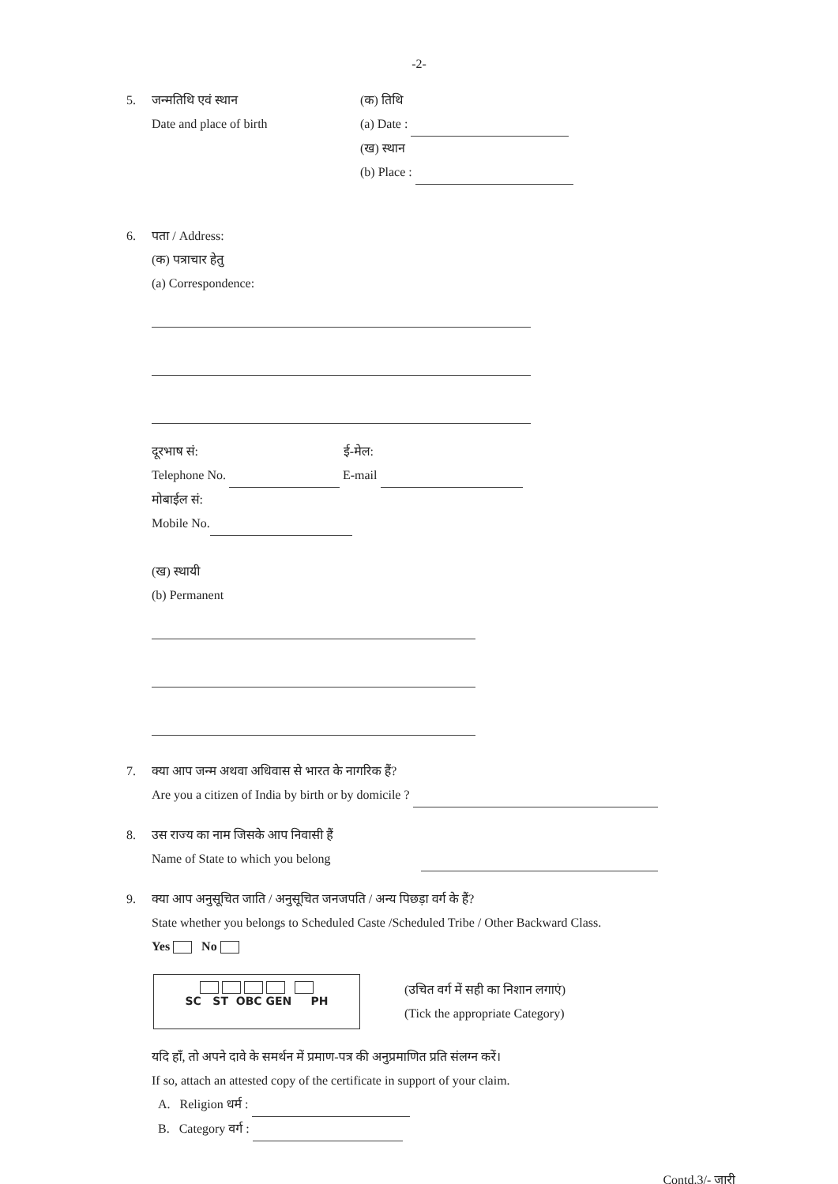-2-
5. जन्मतिथि एवं स्थान
Date and place of birth
(क) तिथि
(a) Date :
(ख) स्थान
(b) Place :
6. पता / Address:
(क) पत्राचार हेतु
(a) Correspondence:
दूरभाष सं: ई-मेल:
Telephone No. E-mail
मोबाईल सं:
Mobile No.
(ख) स्थायी
(b) Permanent
7. क्या आप जन्म अथवा अधिवास से भारत के नागरिक हैं?
Are you a citizen of India by birth or by domicile ?
8. उस राज्य का नाम जिसके आप निवासी हैं
Name of State to which you belong
9. क्या आप अनुसूचित जाति / अनुसूचित जनजपति / अन्य पिछड़ा वर्ग के हैं?
State whether you belongs to Scheduled Caste /Scheduled Tribe / Other Backward Class.
Yes No
SC ST OBC GEN PH
(उचित वर्ग में सही का निशान लगाएं)
(Tick the appropriate Category)
यदि हॉं, तो अपने दावे के समर्थन में प्रमाण-पत्र की अनुप्रमाणित प्रति संलग्न करें।
If so, attach an attested copy of the certificate in support of your claim.
A. Religion धर्म :
B. Category वर्ग :
Contd.3/- जारी